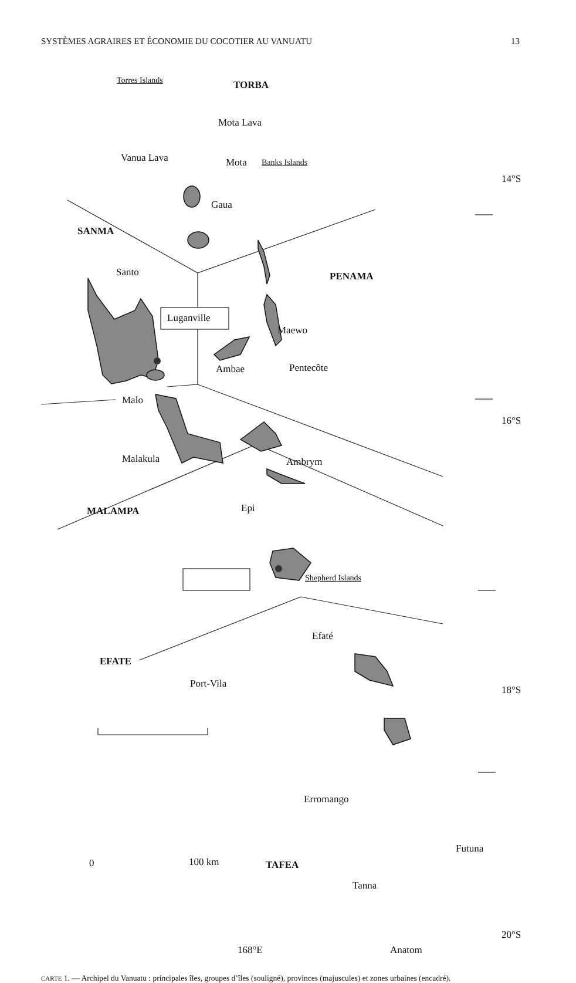SYSTÈMES AGRAIRES ET ÉCONOMIE DU COCOTIER AU VANUATU 13
Torres Islands TORBA
Mota Lava
Vanua Lava Mota Banks Islands
14°S
Gaua
SANMA
Santo PENAMA
Luganville
Maewo
Ambae Pentecôte
Malo
16°S
Malakula Ambrym
MALAMPA Epi
Shepherd Islands
Efaté
EFATE
Port-Vila
18°S
Erromango
Futuna
0 100 km TAFEA
Tanna
20°S
168°E Anatom
CARTE 1. — Archipel du Vanuatu : principales îles, groupes d’îles (souligné), provinces (majuscules) et zones urbaines (encadré).